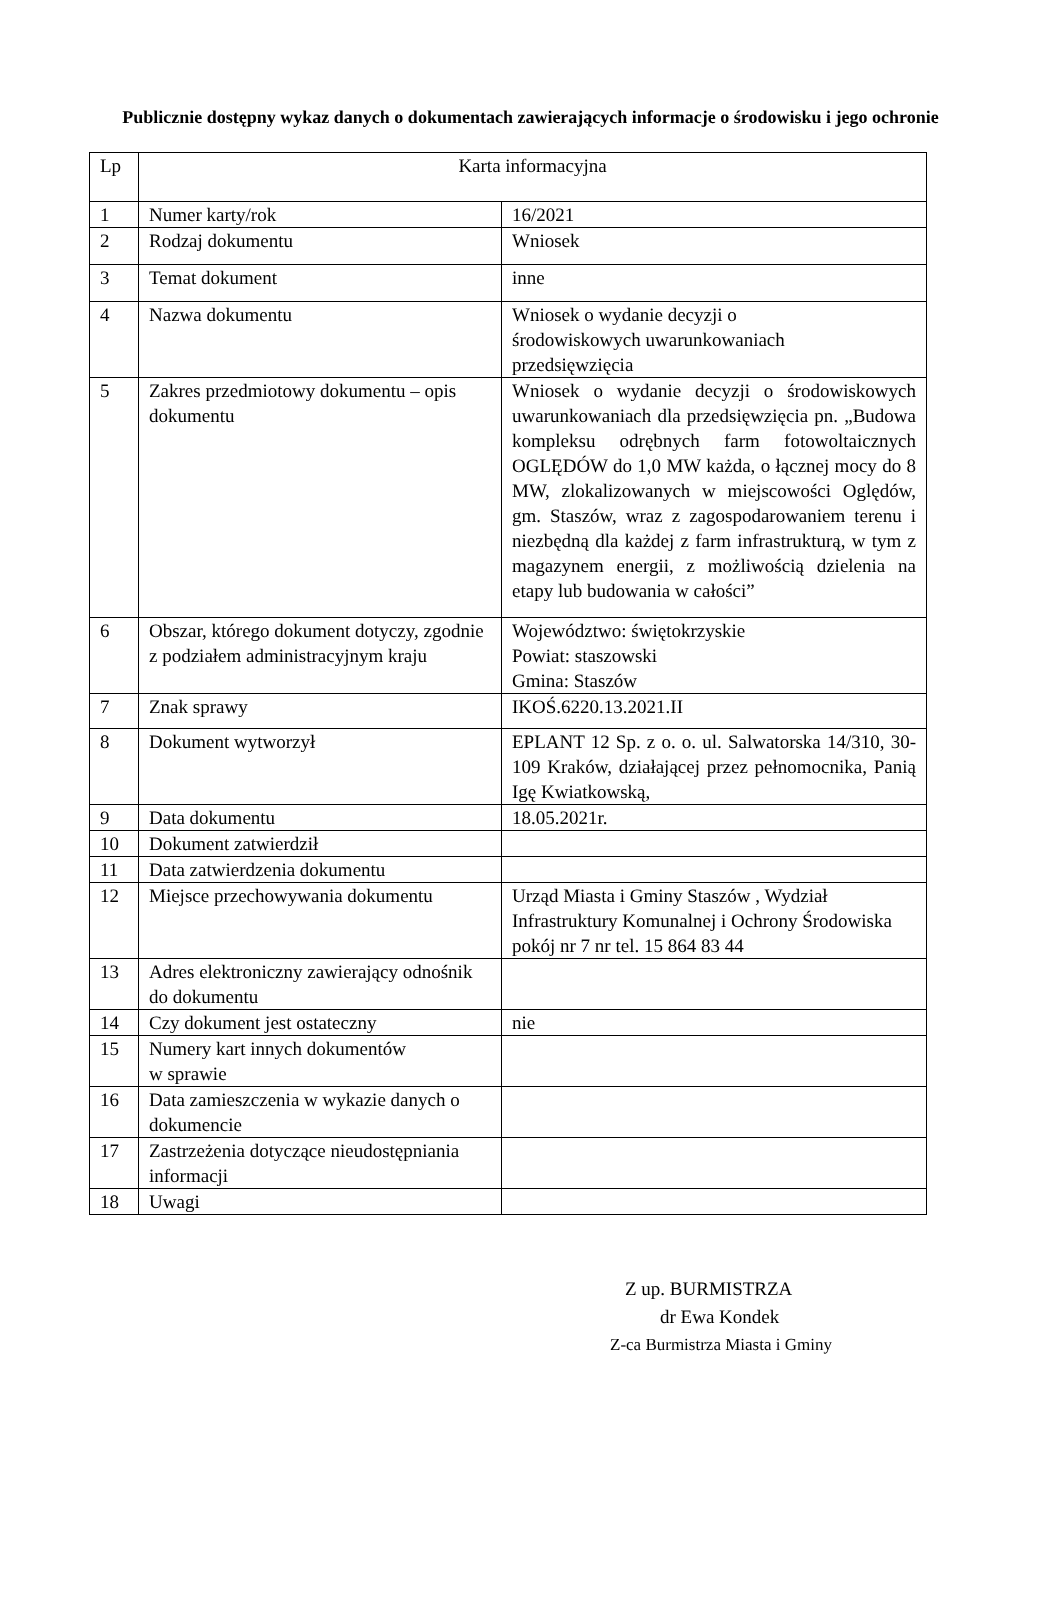Publicznie dostępny wykaz danych o dokumentach zawierających informacje o środowisku i jego ochronie
| Lp | Karta informacyjna | |
| 1 | Numer karty/rok | 16/2021 |
| 2 | Rodzaj dokumentu | Wniosek |
| 3 | Temat dokument | inne |
| 4 | Nazwa dokumentu | Wniosek o wydanie decyzji o środowiskowych uwarunkowaniach przedsięwzięcia |
| 5 | Zakres przedmiotowy dokumentu – opis dokumentu | Wniosek o wydanie decyzji o środowiskowych uwarunkowaniach dla przedsięwzięcia pn. „Budowa kompleksu odrębnych farm fotowoltaicznych OGLĘDÓW do 1,0 MW każda, o łącznej mocy do 8 MW, zlokalizowanych w miejscowości Oględów, gm. Staszów, wraz z zagospodarowaniem terenu i niezbędną dla każdej z farm infrastrukturą, w tym z magazynem energii, z możliwością dzielenia na etapy lub budowania w całości” |
| 6 | Obszar, którego dokument dotyczy, zgodnie z podziałem administracyjnym kraju | Województwo: świętokrzyskie Powiat: staszowski Gmina: Staszów |
| 7 | Znak sprawy | IKOŚ.6220.13.2021.II |
| 8 | Dokument wytworzył | EPLANT 12 Sp. z o. o. ul. Salwatorska 14/310, 30-109 Kraków, działającej przez pełnomocnika, Panią Igę Kwiatkowską, |
| 9 | Data dokumentu | 18.05.2021r. |
| 10 | Dokument zatwierdził | |
| 11 | Data zatwierdzenia dokumentu | |
| 12 | Miejsce przechowywania dokumentu | Urząd Miasta i Gminy Staszów , Wydział Infrastruktury Komunalnej i Ochrony Środowiska pokój nr 7 nr tel. 15 864 83 44 |
| 13 | Adres elektroniczny zawierający odnośnik do dokumentu | |
| 14 | Czy dokument jest ostateczny | nie |
| 15 | Numery kart innych dokumentów w sprawie | |
| 16 | Data zamieszczenia w wykazie danych o dokumencie | |
| 17 | Zastrzeżenia dotyczące nieudostępniania informacji | |
| 18 | Uwagi | |
Z up. BURMISTRZA
dr Ewa Kondek
Z-ca Burmistrza Miasta i Gminy